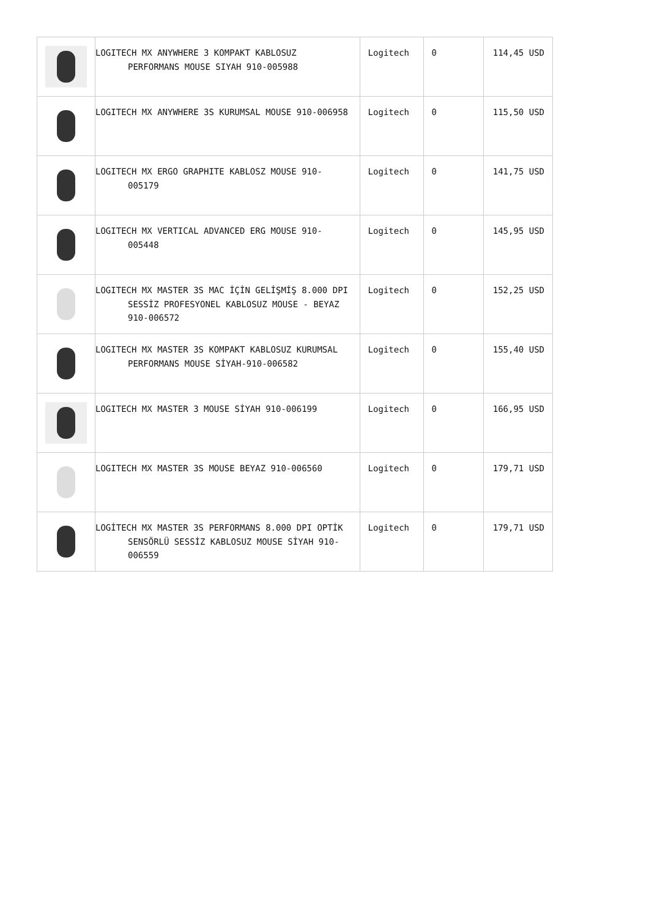| | LOGITECH MX ANYWHERE 3 KOMPAKT KABLOSUZ PERFORMANS MOUSE SIYAH 910-005988 | Logitech | 0 | 114,45 USD |
| | LOGITECH MX ANYWHERE 3S KURUMSAL MOUSE 910-006958 | Logitech | 0 | 115,50 USD |
| | LOGITECH MX ERGO GRAPHITE KABLOSZ MOUSE 910-005179 | Logitech | 0 | 141,75 USD |
| | LOGITECH MX VERTICAL ADVANCED ERG MOUSE 910-005448 | Logitech | 0 | 145,95 USD |
| | LOGITECH MX MASTER 3S MAC İÇİN GELİŞMİŞ 8.000 DPI SESSİZ PROFESYONEL KABLOSUZ MOUSE - BEYAZ 910-006572 | Logitech | 0 | 152,25 USD |
| | LOGITECH MX MASTER 3S KOMPAKT KABLOSUZ KURUMSAL PERFORMANS MOUSE SİYAH-910-006582 | Logitech | 0 | 155,40 USD |
| | LOGITECH MX MASTER 3 MOUSE SİYAH 910-006199 | Logitech | 0 | 166,95 USD |
| | LOGITECH MX MASTER 3S MOUSE BEYAZ 910-006560 | Logitech | 0 | 179,71 USD |
| | LOGİTECH MX MASTER 3S PERFORMANS 8.000 DPI OPTİK SENSÖRLÜ SESSİZ KABLOSUZ MOUSE SİYAH 910-006559 | Logitech | 0 | 179,71 USD |